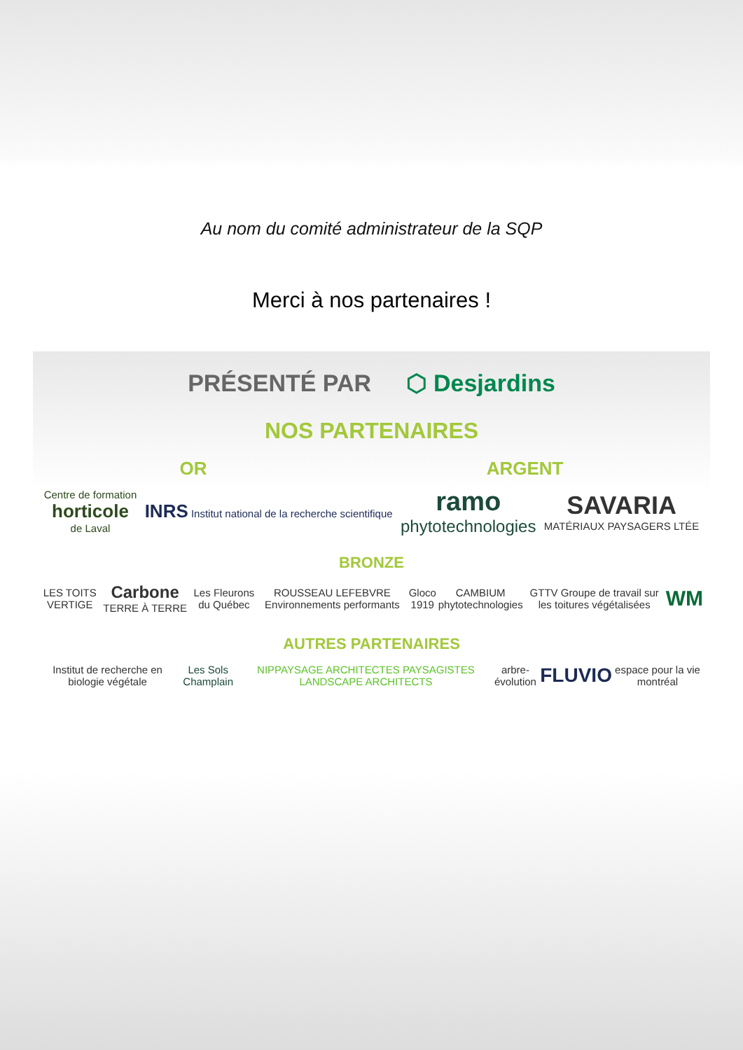Au nom du comité administrateur de la SQP
Merci à nos partenaires !
PRÉSENTÉ PAR ⬡ Desjardins
NOS PARTENAIRES
OR ARGENT
Centre de formation
horticole
de Laval
INRS Institut national de la recherche scientifique
ramo
phytotechnologies
SAVARIA
MATÉRIAUX PAYSAGERS LTÉE
BRONZE
LES TOITS VERTIGE
Carbone TERRE À TERRE Les Fleurons du Québec
ROUSSEAU LEFEBVRE Environnements performants
Gloco 1919 CAMBIUM phytotechnologies
GTTV Groupe de travail sur les toitures végétalisées
WM
AUTRES PARTENAIRES
Institut de recherche en biologie végétale
Les Sols Champlain
NIPPAYSAGE ARCHITECTES PAYSAGISTES LANDSCAPE ARCHITECTS
arbre-évolution
FLUVIO
espace pour la vie montréal